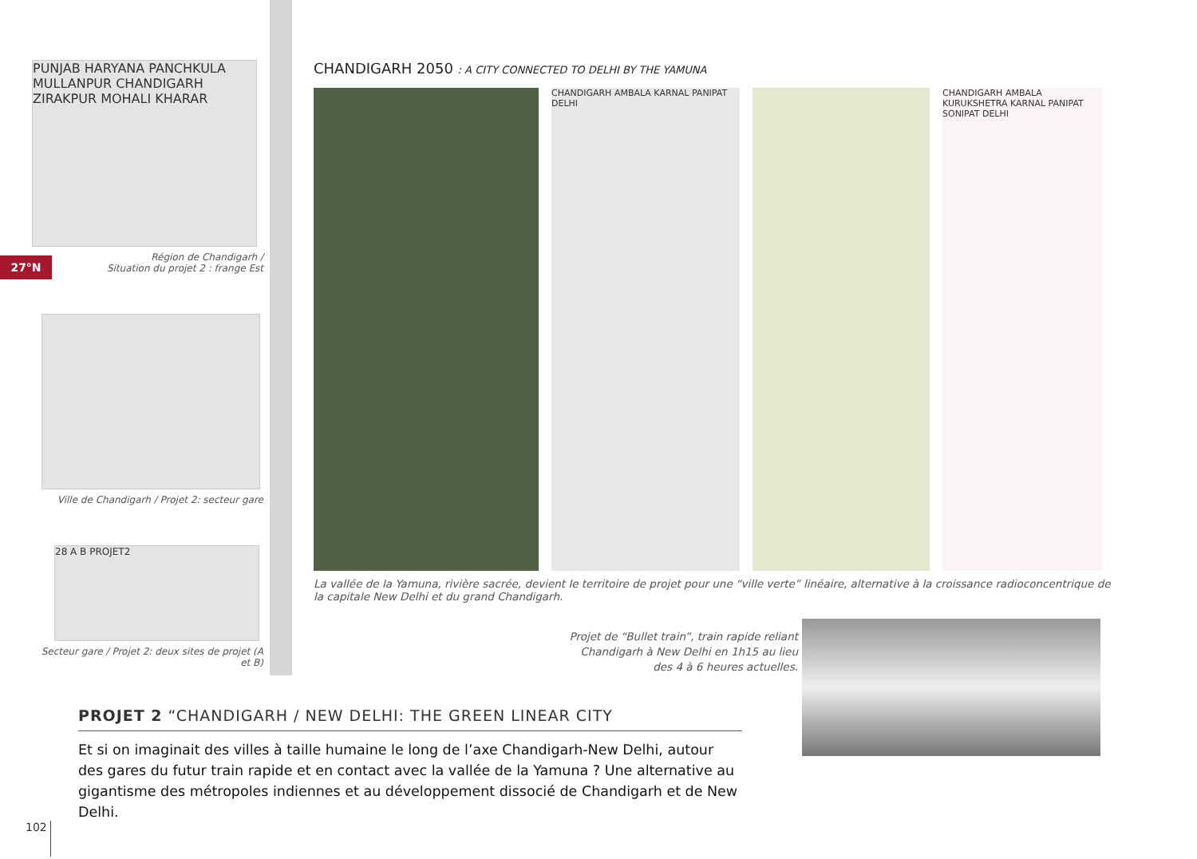27°N
PUNJAB HARYANA PANCHKULA MULLANPUR CHANDIGARH ZIRAKPUR MOHALI KHARAR
Région de Chandigarh /
Situation du projet 2 : frange Est
Ville de Chandigarh / Projet 2: secteur gare
28 A B PROJET2
Secteur gare / Projet 2: deux sites de projet (A et B)
CHANDIGARH 2050 : A CITY CONNECTED TO DELHI BY THE YAMUNA
CHANDIGARH AMBALA KARNAL PANIPAT DELHI
CHANDIGARH AMBALA KURUKSHETRA KARNAL PANIPAT SONIPAT DELHI
La vallée de la Yamuna, rivière sacrée, devient le territoire de projet pour une “ville verte” linéaire, alternative à la croissance radioconcentrique de la capitale New Delhi et du grand Chandigarh.
Projet de “Bullet train”, train rapide reliant Chandigarh à New Delhi en 1h15 au lieu des 4 à 6 heures actuelles.
PROJET 2 “CHANDIGARH / NEW DELHI: THE GREEN LINEAR CITY
Et si on imaginait des villes à taille humaine le long de l’axe Chandigarh-New Delhi, autour des gares du futur train rapide et en contact avec la vallée de la Yamuna ? Une alternative au gigantisme des métropoles indiennes et au développement dissocié de Chandigarh et de New Delhi.
102